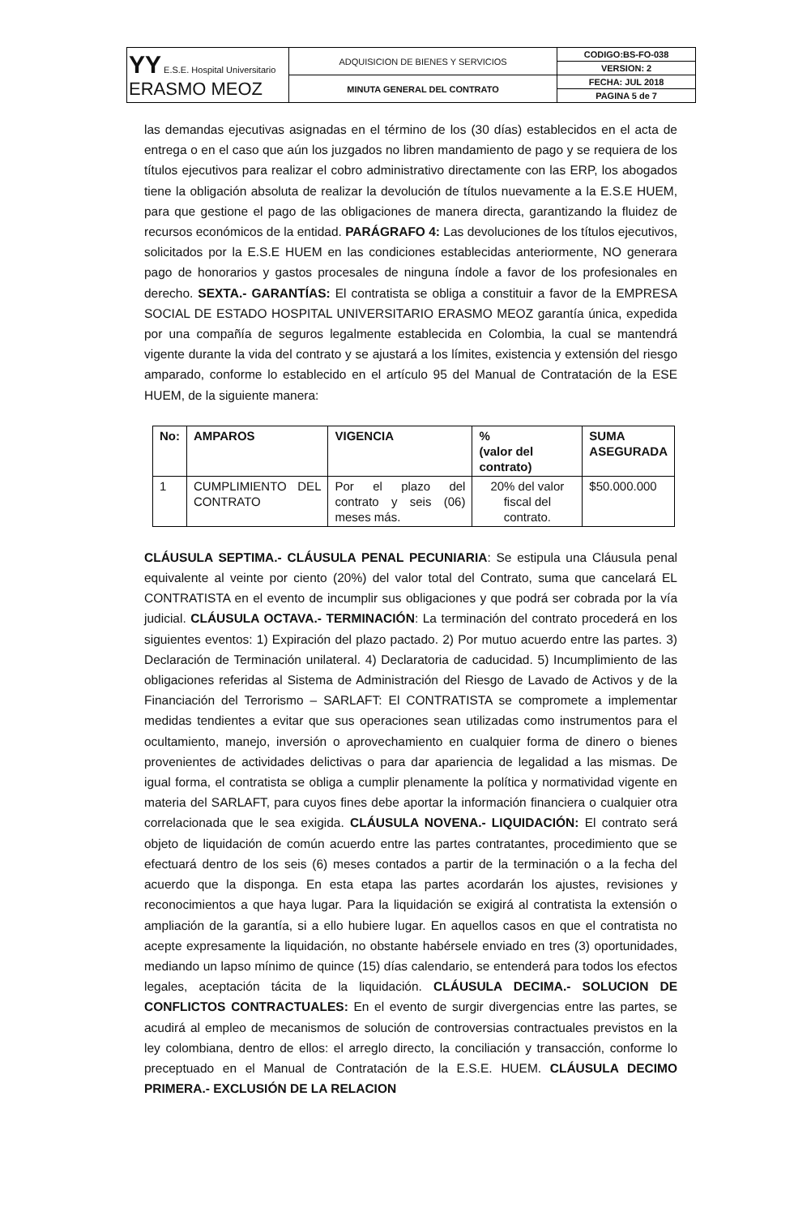| YY E.S.E. Hospital Universitario ERASMO MEOZ | ADQUISICION DE BIENES Y SERVICIOS | CODIGO:BS-FO-038 |
| | | VERSION: 2 |
| | MINUTA GENERAL DEL CONTRATO | FECHA: JUL 2018 |
| | | PAGINA 5 de 7 |
las demandas ejecutivas asignadas en el término de los (30 días) establecidos en el acta de entrega o en el caso que aún los juzgados no libren mandamiento de pago y se requiera de los títulos ejecutivos para realizar el cobro administrativo directamente con las ERP, los abogados tiene la obligación absoluta de realizar la devolución de títulos nuevamente a la E.S.E HUEM, para que gestione el pago de las obligaciones de manera directa, garantizando la fluidez de recursos económicos de la entidad. PARÁGRAFO 4: Las devoluciones de los títulos ejecutivos, solicitados por la E.S.E HUEM en las condiciones establecidas anteriormente, NO generara pago de honorarios y gastos procesales de ninguna índole a favor de los profesionales en derecho. SEXTA.- GARANTÍAS: El contratista se obliga a constituir a favor de la EMPRESA SOCIAL DE ESTADO HOSPITAL UNIVERSITARIO ERASMO MEOZ garantía única, expedida por una compañía de seguros legalmente establecida en Colombia, la cual se mantendrá vigente durante la vida del contrato y se ajustará a los límites, existencia y extensión del riesgo amparado, conforme lo establecido en el artículo 95 del Manual de Contratación de la ESE HUEM, de la siguiente manera:
| No: | AMPAROS | VIGENCIA | % (valor del contrato) | SUMA ASEGURADA |
| --- | --- | --- | --- | --- |
| 1 | CUMPLIMIENTO DEL CONTRATO | Por el plazo del contrato y seis (06) meses más. | 20% del valor fiscal del contrato. | $50.000.000 |
CLÁUSULA SEPTIMA.- CLÁUSULA PENAL PECUNIARIA: Se estipula una Cláusula penal equivalente al veinte por ciento (20%) del valor total del Contrato, suma que cancelará EL CONTRATISTA en el evento de incumplir sus obligaciones y que podrá ser cobrada por la vía judicial. CLÁUSULA OCTAVA.- TERMINACIÓN: La terminación del contrato procederá en los siguientes eventos: 1) Expiración del plazo pactado. 2) Por mutuo acuerdo entre las partes. 3) Declaración de Terminación unilateral. 4) Declaratoria de caducidad. 5) Incumplimiento de las obligaciones referidas al Sistema de Administración del Riesgo de Lavado de Activos y de la Financiación del Terrorismo – SARLAFT: El CONTRATISTA se compromete a implementar medidas tendientes a evitar que sus operaciones sean utilizadas como instrumentos para el ocultamiento, manejo, inversión o aprovechamiento en cualquier forma de dinero o bienes provenientes de actividades delictivas o para dar apariencia de legalidad a las mismas. De igual forma, el contratista se obliga a cumplir plenamente la política y normatividad vigente en materia del SARLAFT, para cuyos fines debe aportar la información financiera o cualquier otra correlacionada que le sea exigida. CLÁUSULA NOVENA.- LIQUIDACIÓN: El contrato será objeto de liquidación de común acuerdo entre las partes contratantes, procedimiento que se efectuará dentro de los seis (6) meses contados a partir de la terminación o a la fecha del acuerdo que la disponga. En esta etapa las partes acordarán los ajustes, revisiones y reconocimientos a que haya lugar. Para la liquidación se exigirá al contratista la extensión o ampliación de la garantía, si a ello hubiere lugar. En aquellos casos en que el contratista no acepte expresamente la liquidación, no obstante habérsele enviado en tres (3) oportunidades, mediando un lapso mínimo de quince (15) días calendario, se entenderá para todos los efectos legales, aceptación tácita de la liquidación. CLÁUSULA DECIMA.- SOLUCION DE CONFLICTOS CONTRACTUALES: En el evento de surgir divergencias entre las partes, se acudirá al empleo de mecanismos de solución de controversias contractuales previstos en la ley colombiana, dentro de ellos: el arreglo directo, la conciliación y transacción, conforme lo preceptuado en el Manual de Contratación de la E.S.E. HUEM. CLÁUSULA DECIMO PRIMERA.- EXCLUSIÓN DE LA RELACION